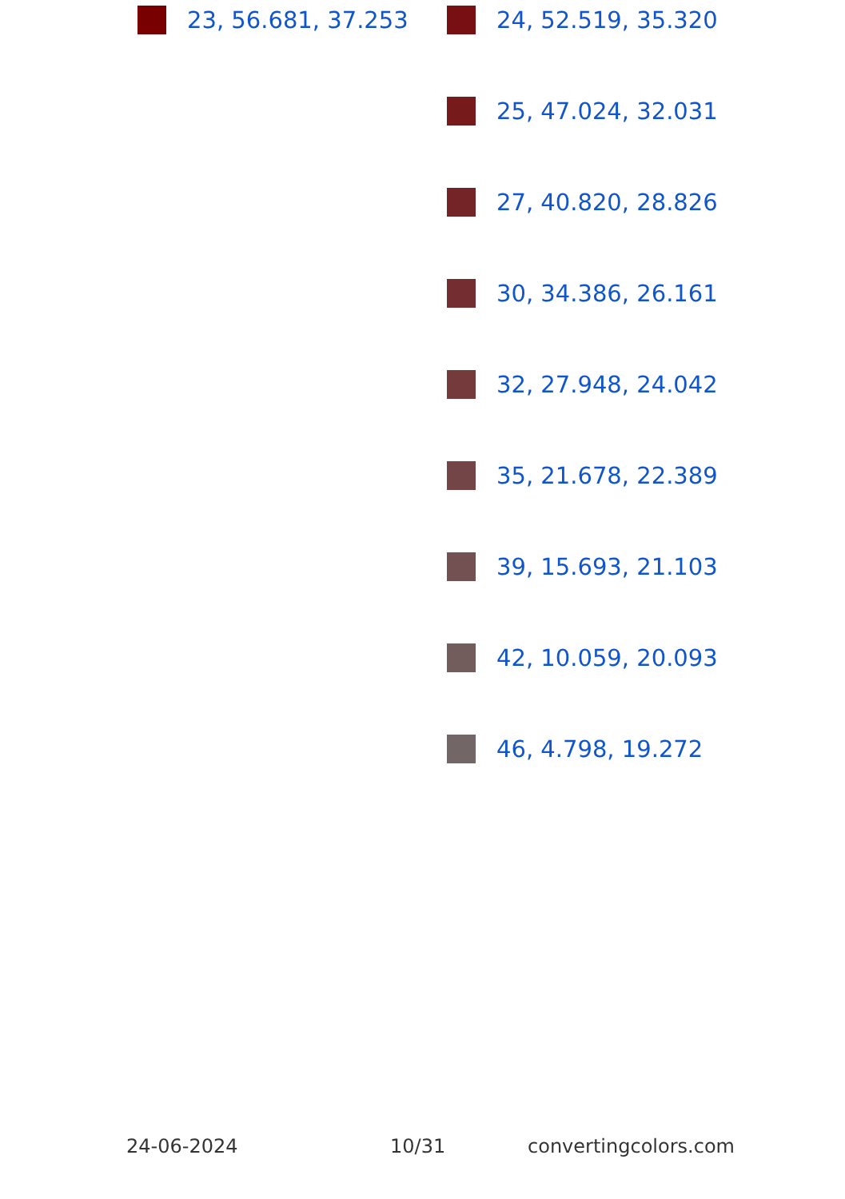23, 56.681, 37.253
24, 52.519, 35.320
25, 47.024, 32.031
27, 40.820, 28.826
30, 34.386, 26.161
32, 27.948, 24.042
35, 21.678, 22.389
39, 15.693, 21.103
42, 10.059, 20.093
46, 4.798, 19.272
24-06-2024 10/31 convertingcolors.com